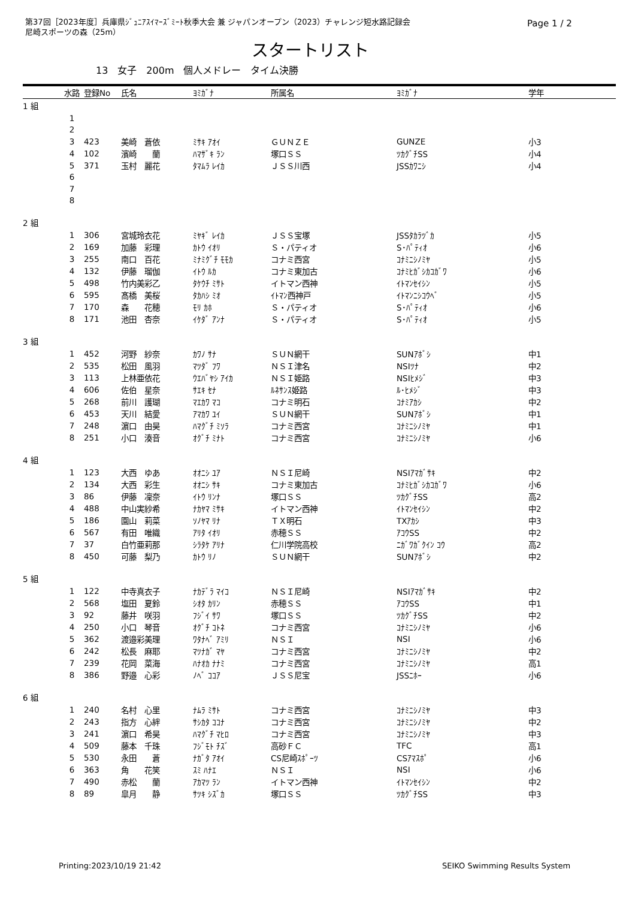第37回［2023年度］兵庫県ｼﾞｭﾆｱｽｲﾏｰｽﾞﾐｰﾄ秋季大会 兼 ジャパンオープン（2023）チャレンジ短水路記録会
尼崎スポーツの森（25m）
Page 1 / 2
スタートリスト
13　女子　200m　個人メドレー　タイム決勝
| | 水路 | 登録No | 氏名 | ﾖﾐｶﾞﾅ | 所属名 | ﾖﾐｶﾞﾅ | 学年 |
| --- | --- | --- | --- | --- | --- | --- | --- |
| 1 組 | | | | | | | |
| | 1 | | | | | | |
| | 2 | | | | | | |
| | 3 | 423 | 美崎 蒼依 | ﾐｻｷ ｱｵｲ | ＧＵＮＺＥ | GUNZE | 小3 |
| | 4 | 102 | 濱崎 蘭 | ﾊﾏｻﾞｷ ﾗﾝ | 塚口ＳＳ | ﾂｶｸﾞﾁSS | 小4 |
| | 5 | 371 | 玉村 麗花 | ﾀﾏﾑﾗ ﾚｲｶ | ＪＳＳ川西 | JSSｶﾜﾆｼ | 小4 |
| | 6 | | | | | | |
| | 7 | | | | | | |
| | 8 | | | | | | |
| 2 組 | | | | | | | |
| | 1 | 306 | 宮城玲衣花 | ﾐﾔｷﾞ ﾚｲｶ | ＪＳＳ宝塚 | JSSﾀｶﾗﾂﾞｶ | 小5 |
| | 2 | 169 | 加藤 彩理 | ｶﾄｳ ｲｵﾘ | Ｓ・パティオ | S･ﾊﾟﾃｨｵ | 小6 |
| | 3 | 255 | 南口 百花 | ﾐﾅﾐｸﾞﾁ ﾓﾓｶ | コナミ西宮 | ｺﾅﾐﾆｼﾉﾐﾔ | 小5 |
| | 4 | 132 | 伊藤 瑠伽 | ｲﾄｳ ﾙｶ | コナミ東加古 | ｺﾅﾐﾋｶﾞｼｶｺｶﾞﾜ | 小6 |
| | 5 | 498 | 竹内美彩乙 | ﾀｹｳﾁ ﾐｻﾄ | イトマン西神 | ｲﾄﾏﾝｾｲｼﾝ | 小5 |
| | 6 | 595 | 髙橋 美桜 | ﾀｶﾊｼ ﾐｵ | ｲﾄﾏﾝ西神戸 | ｲﾄﾏﾝﾆｼｺｳﾍﾞ | 小5 |
| | 7 | 170 | 森 花穂 | ﾓﾘ ｶﾎ | Ｓ・パティオ | S･ﾊﾟﾃｨｵ | 小6 |
| | 8 | 171 | 池田 杏奈 | ｲｹﾀﾞ ｱﾝﾅ | Ｓ・パティオ | S･ﾊﾟﾃｨｵ | 小5 |
| 3 組 | | | | | | | |
| | 1 | 452 | 河野 紗奈 | ｶﾜﾉ ｻﾅ | ＳＵＮ網干 | SUNｱﾎﾞｼ | 中1 |
| | 2 | 535 | 松田 風羽 | ﾏﾂﾀﾞ ﾌﾜ | ＮＳＩ津名 | NSIﾂﾅ | 中2 |
| | 3 | 113 | 上林亜依花 | ｳｴﾊﾞﾔｼ ｱｲｶ | ＮＳＩ姫路 | NSIﾋﾒｼﾞ | 中3 |
| | 4 | 606 | 佐伯 星奈 | ｻｴｷ ｾﾅ | ﾙﾈｻﾝｽ姫路 | ﾙ･ﾋﾒｼﾞ | 中3 |
| | 5 | 268 | 前川 護瑚 | ﾏｴｶﾜ ﾏｺ | コナミ明石 | ｺﾅﾐｱｶｼ | 中2 |
| | 6 | 453 | 天川 結愛 | ｱﾏｶﾜ ﾕｲ | ＳＵＮ網干 | SUNｱﾎﾞｼ | 中1 |
| | 7 | 248 | 濵口 由昊 | ﾊﾏｸﾞﾁ ﾐｿﾗ | コナミ西宮 | ｺﾅﾐﾆｼﾉﾐﾔ | 中1 |
| | 8 | 251 | 小口 湊音 | ｵｸﾞﾁ ﾐﾅﾄ | コナミ西宮 | ｺﾅﾐﾆｼﾉﾐﾔ | 小6 |
| 4 組 | | | | | | | |
| | 1 | 123 | 大西 ゆあ | ｵｵﾆｼ ﾕｱ | ＮＳＩ尼崎 | NSIｱﾏｶﾞｻｷ | 中2 |
| | 2 | 134 | 大西 彩生 | ｵｵﾆｼ ｻｷ | コナミ東加古 | ｺﾅﾐﾋｶﾞｼｶｺｶﾞﾜ | 小6 |
| | 3 | 86 | 伊藤 凜奈 | ｲﾄｳ ﾘﾝﾅ | 塚口ＳＳ | ﾂｶｸﾞﾁSS | 高2 |
| | 4 | 488 | 中山実紗希 | ﾅｶﾔﾏ ﾐｻｷ | イトマン西神 | ｲﾄﾏﾝｾｲｼﾝ | 中2 |
| | 5 | 186 | 園山 莉菜 | ｿﾉﾔﾏ ﾘﾅ | ＴＸ明石 | TXｱｶｼ | 中3 |
| | 6 | 567 | 有田 唯織 | ｱﾘﾀ ｲｵﾘ | 赤穂ＳＳ | ｱｺｳSS | 中2 |
| | 7 | 37 | 白竹亜莉那 | ｼﾗﾀｹ ｱﾘﾅ | 仁川学院高校 | ﾆｶﾞﾜｶﾞｸｲﾝ ｺｳ | 高2 |
| | 8 | 450 | 可藤 梨乃 | ｶﾄｳ ﾘﾉ | ＳＵＮ網干 | SUNｱﾎﾞｼ | 中2 |
| 5 組 | | | | | | | |
| | 1 | 122 | 中寺真衣子 | ﾅｶﾃﾞﾗ ﾏｲｺ | ＮＳＩ尼崎 | NSIｱﾏｶﾞｻｷ | 中2 |
| | 2 | 568 | 塩田 夏鈴 | ｼｵﾀ ｶﾘﾝ | 赤穂ＳＳ | ｱｺｳSS | 中1 |
| | 3 | 92 | 藤井 咲羽 | ﾌｼﾞｲ ｻﾜ | 塚口ＳＳ | ﾂｶｸﾞﾁSS | 中2 |
| | 4 | 250 | 小口 琴音 | ｵｸﾞﾁ ｺﾄﾈ | コナミ西宮 | ｺﾅﾐﾆｼﾉﾐﾔ | 小6 |
| | 5 | 362 | 渡邉彩美理 | ﾜﾀﾅﾍﾞ ｱﾐﾘ | ＮＳＩ | NSI | 小6 |
| | 6 | 242 | 松長 麻耶 | ﾏﾂﾅｶﾞ ﾏﾔ | コナミ西宮 | ｺﾅﾐﾆｼﾉﾐﾔ | 中2 |
| | 7 | 239 | 花岡 菜海 | ﾊﾅｵｶ ﾅﾅﾐ | コナミ西宮 | ｺﾅﾐﾆｼﾉﾐﾔ | 高1 |
| | 8 | 386 | 野邉 心彩 | ﾉﾍﾞ ｺｺｱ | ＪＳＳ尼宝 | JSSﾆﾎｰ | 小6 |
| 6 組 | | | | | | | |
| | 1 | 240 | 名村 心里 | ﾅﾑﾗ ﾐｻﾄ | コナミ西宮 | ｺﾅﾐﾆｼﾉﾐﾔ | 中3 |
| | 2 | 243 | 指方 心絆 | ｻｼｶﾀ ｺｺﾅ | コナミ西宮 | ｺﾅﾐﾆｼﾉﾐﾔ | 中2 |
| | 3 | 241 | 濵口 希昊 | ﾊﾏｸﾞﾁ ﾏﾋﾛ | コナミ西宮 | ｺﾅﾐﾆｼﾉﾐﾔ | 中3 |
| | 4 | 509 | 藤本 千珠 | ﾌｼﾞﾓﾄ ﾁｽﾞ | 高砂ＦＣ | TFC | 高1 |
| | 5 | 530 | 永田 蒼 | ﾅｶﾞﾀ ｱｵｲ | CS尼崎ｽﾎﾟｰﾂ | CSｱﾏｽﾎﾟ | 小6 |
| | 6 | 363 | 角 花笑 | ｽﾐ ﾊﾅｴ | ＮＳＩ | NSI | 小6 |
| | 7 | 490 | 赤松 蘭 | ｱｶﾏﾂ ﾗﾝ | イトマン西神 | ｲﾄﾏﾝｾｲｼﾝ | 中2 |
| | 8 | 89 | 皐月 静 | ｻﾂｷ ｼｽﾞｶ | 塚口ＳＳ | ﾂｶｸﾞﾁSS | 中3 |
Printing:2023/10/19 21:42 SEIKO Swimming Results System